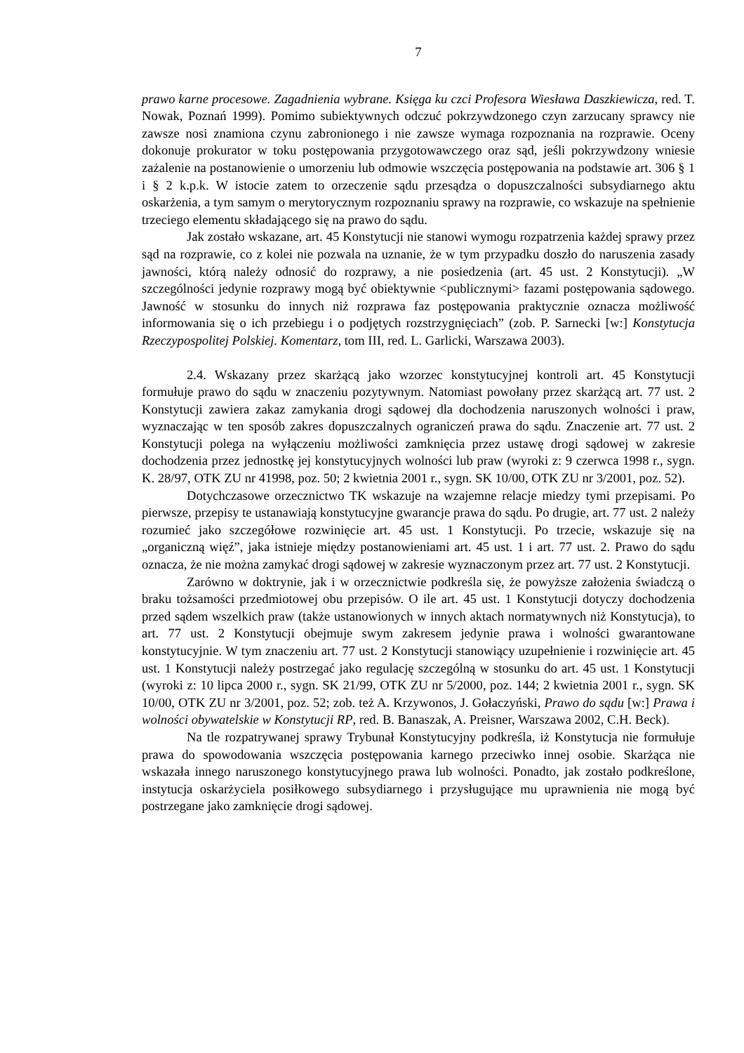7
prawo karne procesowe. Zagadnienia wybrane. Księga ku czci Profesora Wiesława Daszkiewicza, red. T. Nowak, Poznań 1999). Pomimo subiektywnych odczuć pokrzywdzonego czyn zarzucany sprawcy nie zawsze nosi znamiona czynu zabronionego i nie zawsze wymaga rozpoznania na rozprawie. Oceny dokonuje prokurator w toku postępowania przygotowawczego oraz sąd, jeśli pokrzywdzony wniesie zażalenie na postanowienie o umorzeniu lub odmowie wszczęcia postępowania na podstawie art. 306 § 1 i § 2 k.p.k. W istocie zatem to orzeczenie sądu przesądza o dopuszczalności subsydiarnego aktu oskarżenia, a tym samym o merytorycznym rozpoznaniu sprawy na rozprawie, co wskazuje na spełnienie trzeciego elementu składającego się na prawo do sądu.
Jak zostało wskazane, art. 45 Konstytucji nie stanowi wymogu rozpatrzenia każdej sprawy przez sąd na rozprawie, co z kolei nie pozwala na uznanie, że w tym przypadku doszło do naruszenia zasady jawności, którą należy odnosić do rozprawy, a nie posiedzenia (art. 45 ust. 2 Konstytucji). „W szczególności jedynie rozprawy mogą być obiektywnie <publicznymi> fazami postępowania sądowego. Jawność w stosunku do innych niż rozprawa faz postępowania praktycznie oznacza możliwość informowania się o ich przebiegu i o podjętych rozstrzygnięciach” (zob. P. Sarnecki [w:] Konstytucja Rzeczypospolitej Polskiej. Komentarz, tom III, red. L. Garlicki, Warszawa 2003).
2.4. Wskazany przez skarżącą jako wzorzec konstytucyjnej kontroli art. 45 Konstytucji formułuje prawo do sądu w znaczeniu pozytywnym. Natomiast powołany przez skarżącą art. 77 ust. 2 Konstytucji zawiera zakaz zamykania drogi sądowej dla dochodzenia naruszonych wolności i praw, wyznaczając w ten sposób zakres dopuszczalnych ograniczeń prawa do sądu. Znaczenie art. 77 ust. 2 Konstytucji polega na wyłączeniu możliwości zamknięcia przez ustawę drogi sądowej w zakresie dochodzenia przez jednostkę jej konstytucyjnych wolności lub praw (wyroki z: 9 czerwca 1998 r., sygn. K. 28/97, OTK ZU nr 41998, poz. 50; 2 kwietnia 2001 r., sygn. SK 10/00, OTK ZU nr 3/2001, poz. 52).
Dotychczasowe orzecznictwo TK wskazuje na wzajemne relacje miedzy tymi przepisami. Po pierwsze, przepisy te ustanawiają konstytucyjne gwarancje prawa do sądu. Po drugie, art. 77 ust. 2 należy rozumieć jako szczegółowe rozwinięcie art. 45 ust. 1 Konstytucji. Po trzecie, wskazuje się na „organiczną więź”, jaka istnieje między postanowieniami art. 45 ust. 1 i art. 77 ust. 2. Prawo do sądu oznacza, że nie można zamykać drogi sądowej w zakresie wyznaczonym przez art. 77 ust. 2 Konstytucji.
Zarówno w doktrynie, jak i w orzecznictwie podkreśla się, że powyższe założenia świadczą o braku tożsamości przedmiotowej obu przepisów. O ile art. 45 ust. 1 Konstytucji dotyczy dochodzenia przed sądem wszelkich praw (także ustanowionych w innych aktach normatywnych niż Konstytucja), to art. 77 ust. 2 Konstytucji obejmuje swym zakresem jedynie prawa i wolności gwarantowane konstytucyjnie. W tym znaczeniu art. 77 ust. 2 Konstytucji stanowiący uzupełnienie i rozwinięcie art. 45 ust. 1 Konstytucji należy postrzegać jako regulację szczególną w stosunku do art. 45 ust. 1 Konstytucji (wyroki z: 10 lipca 2000 r., sygn. SK 21/99, OTK ZU nr 5/2000, poz. 144; 2 kwietnia 2001 r., sygn. SK 10/00, OTK ZU nr 3/2001, poz. 52; zob. też A. Krzywonos, J. Gołaczyński, Prawo do sądu [w:] Prawa i wolności obywatelskie w Konstytucji RP, red. B. Banaszak, A. Preisner, Warszawa 2002, C.H. Beck).
Na tle rozpatrywanej sprawy Trybunał Konstytucyjny podkreśla, iż Konstytucja nie formułuje prawa do spowodowania wszczęcia postępowania karnego przeciwko innej osobie. Skarżąca nie wskazała innego naruszonego konstytucyjnego prawa lub wolności. Ponadto, jak zostało podkreślone, instytucja oskarżyciela posiłkowego subsydiarnego i przysługujące mu uprawnienia nie mogą być postrzegane jako zamknięcie drogi sądowej.